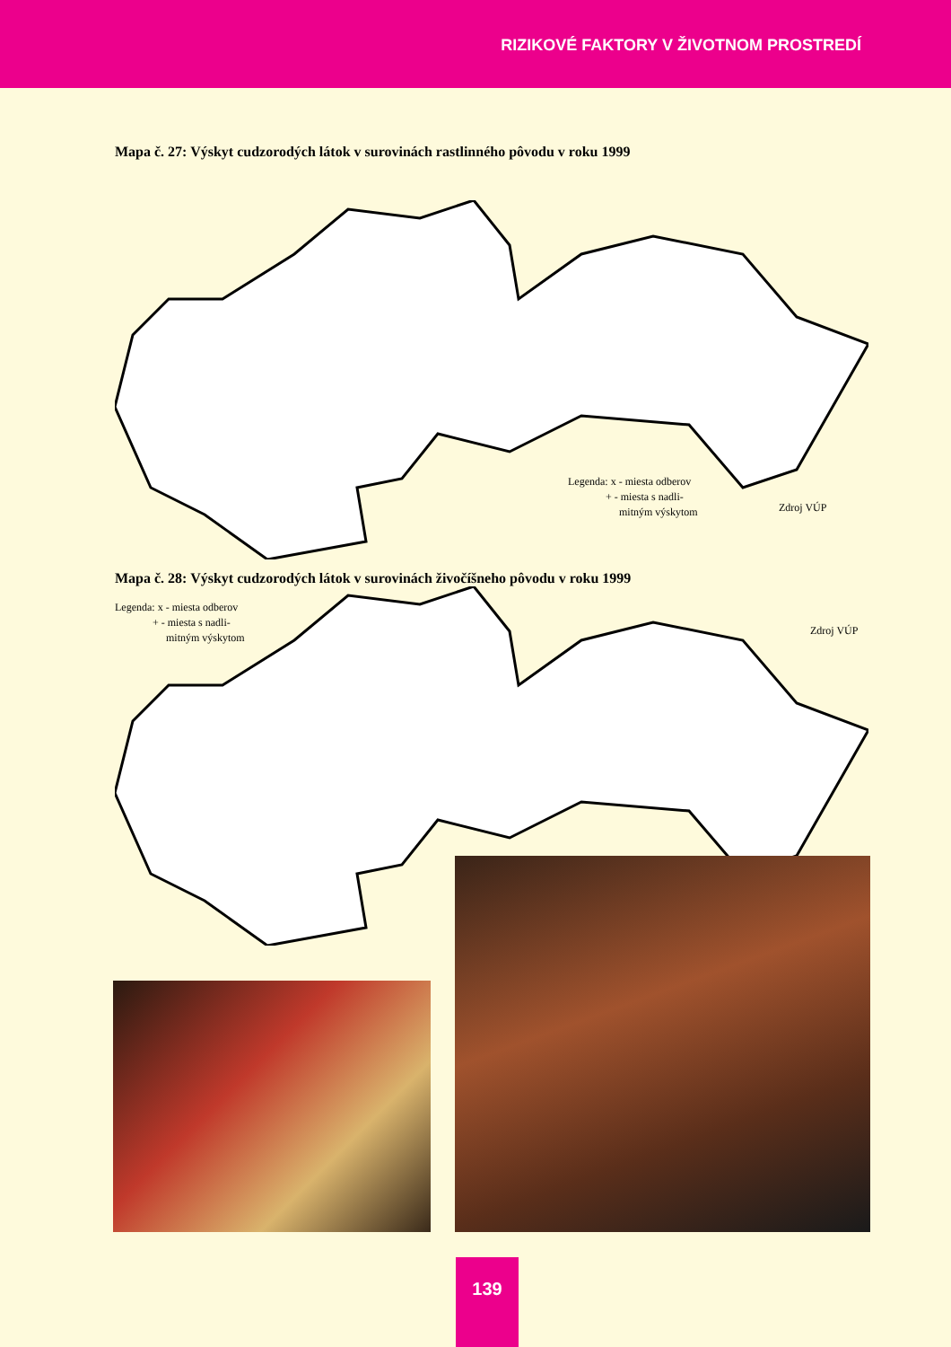RIZIKOVÉ FAKTORY V ŽIVOTNOM PROSTREDÍ
Mapa č. 27: Výskyt cudzorodých látok v surovinách rastlinného pôvodu v roku 1999
Legenda: x - miesta odberov
+ - miesta s nadli-
mitným výskytom
Zdroj VÚP
Mapa č. 28: Výskyt cudzorodých látok v surovinách živočíšneho pôvodu v roku 1999
Legenda: x - miesta odberov
+ - miesta s nadli-
mitným výskytom
Zdroj VÚP
139